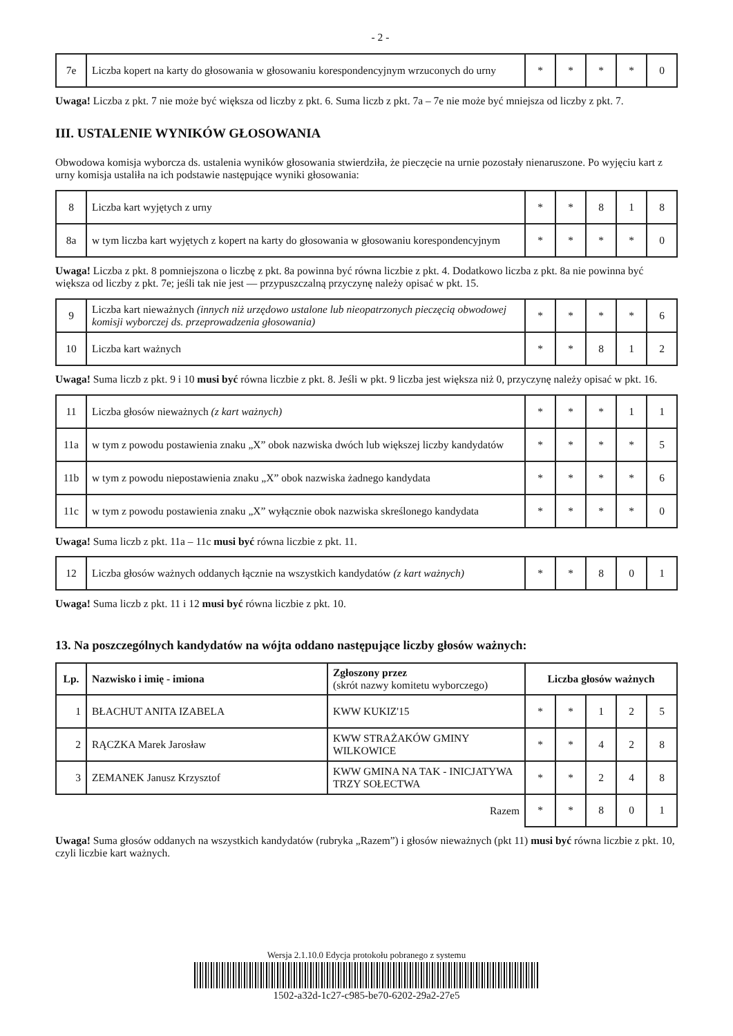- 2 -
| 7e | Liczba kopert na karty do głosowania w głosowaniu korespondencyjnym wrzuconych do urny | * | * | * | * | 0 |
Uwaga! Liczba z pkt. 7 nie może być większa od liczby z pkt. 6. Suma liczb z pkt. 7a – 7e nie może być mniejsza od liczby z pkt. 7.
III. USTALENIE WYNIKÓW GŁOSOWANIA
Obwodowa komisja wyborcza ds. ustalenia wyników głosowania stwierdziła, że pieczęcie na urnie pozostały nienaruszone. Po wyjęciu kart z urny komisja ustaliła na ich podstawie następujące wyniki głosowania:
| 8 | Liczba kart wyjętych z urny | * | * | 8 | 1 | 8 |
| 8a | w tym liczba kart wyjętych z kopert na karty do głosowania w głosowaniu korespondencyjnym | * | * | * | * | 0 |
Uwaga! Liczba z pkt. 8 pomniejszona o liczbę z pkt. 8a powinna być równa liczbie z pkt. 4. Dodatkowo liczba z pkt. 8a nie powinna być większa od liczby z pkt. 7e; jeśli tak nie jest — przypuszczalną przyczynę należy opisać w pkt. 15.
| 9 | Liczba kart nieważnych (innych niż urzędowo ustalone lub nieopatrzonych pieczęcią obwodowej komisji wyborczej ds. przeprowadzenia głosowania) | * | * | * | * | 6 |
| 10 | Liczba kart ważnych | * | * | 8 | 1 | 2 |
Uwaga! Suma liczb z pkt. 9 i 10 musi być równa liczbie z pkt. 8. Jeśli w pkt. 9 liczba jest większa niż 0, przyczynę należy opisać w pkt. 16.
| 11 | Liczba głosów nieważnych (z kart ważnych) | * | * | * | 1 | 1 |
| 11a | w tym z powodu postawienia znaku „X” obok nazwiska dwóch lub większej liczby kandydatów | * | * | * | * | 5 |
| 11b | w tym z powodu niepostawienia znaku „X” obok nazwiska żadnego kandydata | * | * | * | * | 6 |
| 11c | w tym z powodu postawienia znaku „X” wyłącznie obok nazwiska skreślonego kandydata | * | * | * | * | 0 |
Uwaga! Suma liczb z pkt. 11a – 11c musi być równa liczbie z pkt. 11.
| 12 | Liczba głosów ważnych oddanych łącznie na wszystkich kandydatów (z kart ważnych) | * | * | 8 | 0 | 1 |
Uwaga! Suma liczb z pkt. 11 i 12 musi być równa liczbie z pkt. 10.
13. Na poszczególnych kandydatów na wójta oddano następujące liczby głosów ważnych:
| Lp. | Nazwisko i imię - imiona | Zgłoszony przez (skrót nazwy komitetu wyborczego) | Liczba głosów ważnych | | | | |
| --- | --- | --- | --- | --- | --- | --- | --- |
| 1 | BŁACHUT ANITA IZABELA | KWW KUKIZ'15 | * | * | 1 | 2 | 5 |
| 2 | RĄCZKA Marek Jarosław | KWW STRAŻAKÓW GMINY WILKOWICE | * | * | 4 | 2 | 8 |
| 3 | ZEMANEK Janusz Krzysztof | KWW GMINA NA TAK - INICJATYWA TRZY SOŁECTWA | * | * | 2 | 4 | 8 |
| Razem | | | * | * | 8 | 0 | 1 |
Uwaga! Suma głosów oddanych na wszystkich kandydatów (rubryka „Razem”) i głosów nieważnych (pkt 11) musi być równa liczbie z pkt. 10, czyli liczbie kart ważnych.
Wersja 2.1.10.0 Edycja protokołu pobranego z systemu
1502-a32d-1c27-c985-be70-6202-29a2-27e5